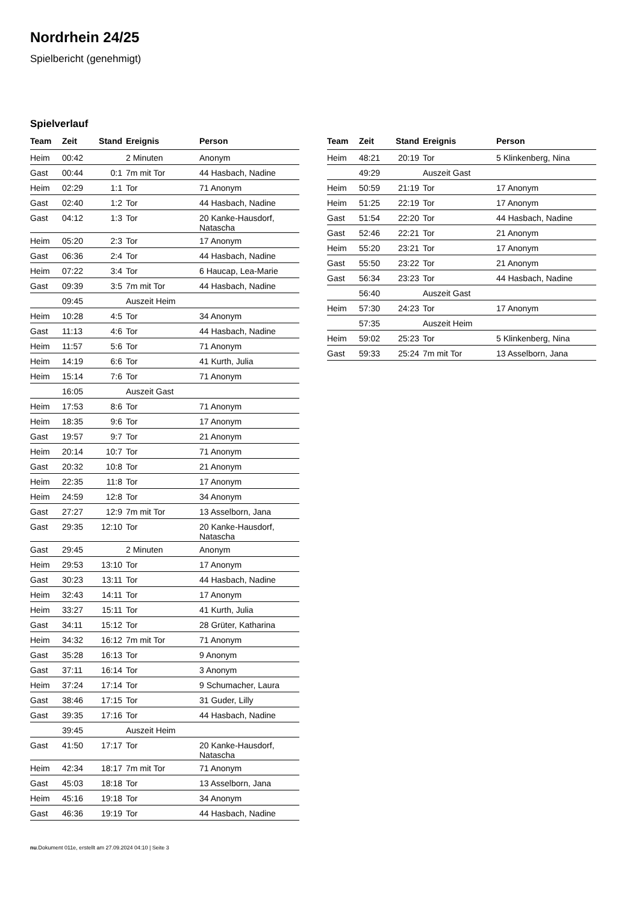Nordrhein 24/25
Spielbericht (genehmigt)
Spielverlauf
| Team | Zeit | Stand | Ereignis | Person |
| --- | --- | --- | --- | --- |
| Heim | 00:42 | | 2 Minuten | Anonym |
| Gast | 00:44 | 0:1 | 7m mit Tor | 44 Hasbach, Nadine |
| Heim | 02:29 | 1:1 | Tor | 71 Anonym |
| Gast | 02:40 | 1:2 | Tor | 44 Hasbach, Nadine |
| Gast | 04:12 | 1:3 | Tor | 20 Kanke-Hausdorf, Natascha |
| Heim | 05:20 | 2:3 | Tor | 17 Anonym |
| Gast | 06:36 | 2:4 | Tor | 44 Hasbach, Nadine |
| Heim | 07:22 | 3:4 | Tor | 6 Haucap, Lea-Marie |
| Gast | 09:39 | 3:5 | 7m mit Tor | 44 Hasbach, Nadine |
| | 09:45 | | Auszeit Heim | |
| Heim | 10:28 | 4:5 | Tor | 34 Anonym |
| Gast | 11:13 | 4:6 | Tor | 44 Hasbach, Nadine |
| Heim | 11:57 | 5:6 | Tor | 71 Anonym |
| Heim | 14:19 | 6:6 | Tor | 41 Kurth, Julia |
| Heim | 15:14 | 7:6 | Tor | 71 Anonym |
| | 16:05 | | Auszeit Gast | |
| Heim | 17:53 | 8:6 | Tor | 71 Anonym |
| Heim | 18:35 | 9:6 | Tor | 17 Anonym |
| Gast | 19:57 | 9:7 | Tor | 21 Anonym |
| Heim | 20:14 | 10:7 | Tor | 71 Anonym |
| Gast | 20:32 | 10:8 | Tor | 21 Anonym |
| Heim | 22:35 | 11:8 | Tor | 17 Anonym |
| Heim | 24:59 | 12:8 | Tor | 34 Anonym |
| Gast | 27:27 | 12:9 | 7m mit Tor | 13 Asselborn, Jana |
| Gast | 29:35 | 12:10 | Tor | 20 Kanke-Hausdorf, Natascha |
| Gast | 29:45 | | 2 Minuten | Anonym |
| Heim | 29:53 | 13:10 | Tor | 17 Anonym |
| Gast | 30:23 | 13:11 | Tor | 44 Hasbach, Nadine |
| Heim | 32:43 | 14:11 | Tor | 17 Anonym |
| Heim | 33:27 | 15:11 | Tor | 41 Kurth, Julia |
| Gast | 34:11 | 15:12 | Tor | 28 Grüter, Katharina |
| Heim | 34:32 | 16:12 | 7m mit Tor | 71 Anonym |
| Gast | 35:28 | 16:13 | Tor | 9 Anonym |
| Gast | 37:11 | 16:14 | Tor | 3 Anonym |
| Heim | 37:24 | 17:14 | Tor | 9 Schumacher, Laura |
| Gast | 38:46 | 17:15 | Tor | 31 Guder, Lilly |
| Gast | 39:35 | 17:16 | Tor | 44 Hasbach, Nadine |
| | 39:45 | | Auszeit Heim | |
| Gast | 41:50 | 17:17 | Tor | 20 Kanke-Hausdorf, Natascha |
| Heim | 42:34 | 18:17 | 7m mit Tor | 71 Anonym |
| Gast | 45:03 | 18:18 | Tor | 13 Asselborn, Jana |
| Heim | 45:16 | 19:18 | Tor | 34 Anonym |
| Gast | 46:36 | 19:19 | Tor | 44 Hasbach, Nadine |
| Team | Zeit | Stand | Ereignis | Person |
| --- | --- | --- | --- | --- |
| Heim | 48:21 | 20:19 | Tor | 5 Klinkenberg, Nina |
| | 49:29 | | Auszeit Gast | |
| Heim | 50:59 | 21:19 | Tor | 17 Anonym |
| Heim | 51:25 | 22:19 | Tor | 17 Anonym |
| Gast | 51:54 | 22:20 | Tor | 44 Hasbach, Nadine |
| Gast | 52:46 | 22:21 | Tor | 21 Anonym |
| Heim | 55:20 | 23:21 | Tor | 17 Anonym |
| Gast | 55:50 | 23:22 | Tor | 21 Anonym |
| Gast | 56:34 | 23:23 | Tor | 44 Hasbach, Nadine |
| | 56:40 | | Auszeit Gast | |
| Heim | 57:30 | 24:23 | Tor | 17 Anonym |
| | 57:35 | | Auszeit Heim | |
| Heim | 59:02 | 25:23 | Tor | 5 Klinkenberg, Nina |
| Gast | 59:33 | 25:24 | 7m mit Tor | 13 Asselborn, Jana |
nu.Dokument 011e, erstellt am 27.09.2024 04:10 | Seite 3